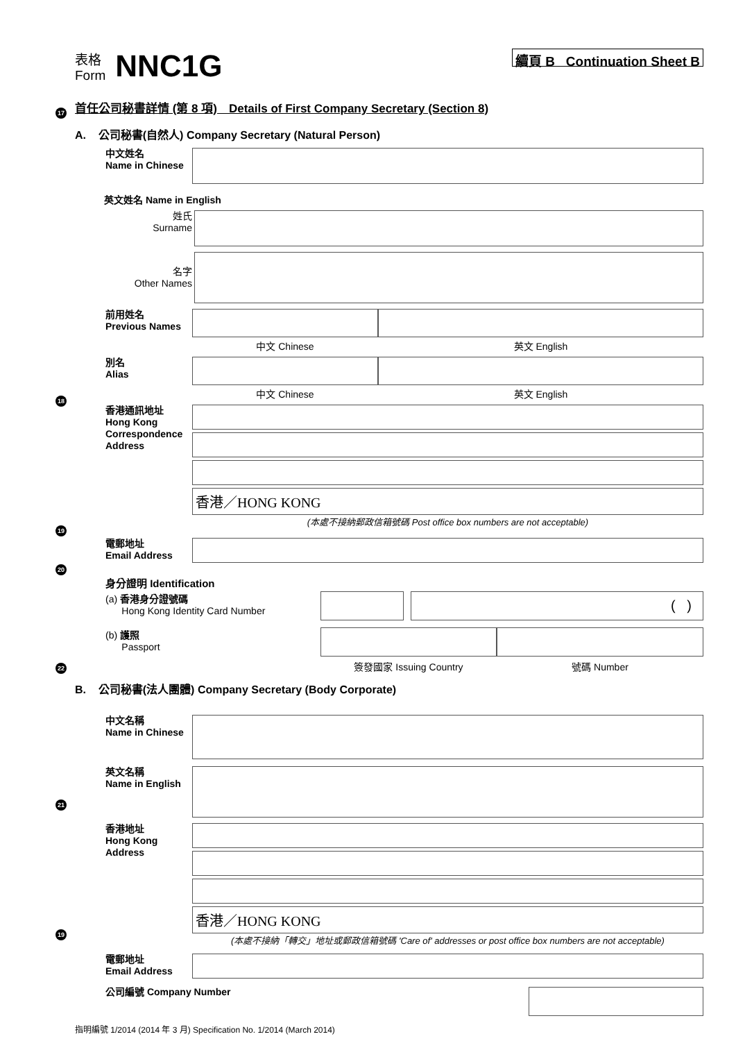表格
Form
NNC1G
續頁 B Continuation Sheet B
首任公司秘書詳情 (第 8 項)　Details of First Company Secretary (Section 8)
17
A. 公司秘書(自然人) Company Secretary (Natural Person)
中文姓名
Name in Chinese
英文姓名 Name in English
姓氏
Surname
名字
Other Names
前用姓名
Previous Names
中文 Chinese 英文 English
別名
Alias
中文 Chinese 英文 English
18
香港通訊地址
Hong Kong Correspondence Address
香港／HONG KONG
(本處不接納郵政信箱號碼 Post office box numbers are not acceptable)
19
電郵地址
Email Address
20
身分證明 Identification
(a) 香港身分證號碼
Hong Kong Identity Card Number
( )
(b) 護照
Passport
簽發國家 Issuing Country 號碼 Number
22
B. 公司秘書(法人團體) Company Secretary (Body Corporate)
中文名稱
Name in Chinese
英文名稱
Name in English
21
香港地址
Hong Kong Address
香港／HONG KONG
(本處不接納「轉交」地址或郵政信箱號碼 'Care of' addresses or post office box numbers are not acceptable)
19
電郵地址
Email Address
公司編號 Company Number
指明編號 1/2014 (2014 年 3 月) Specification No. 1/2014 (March 2014)